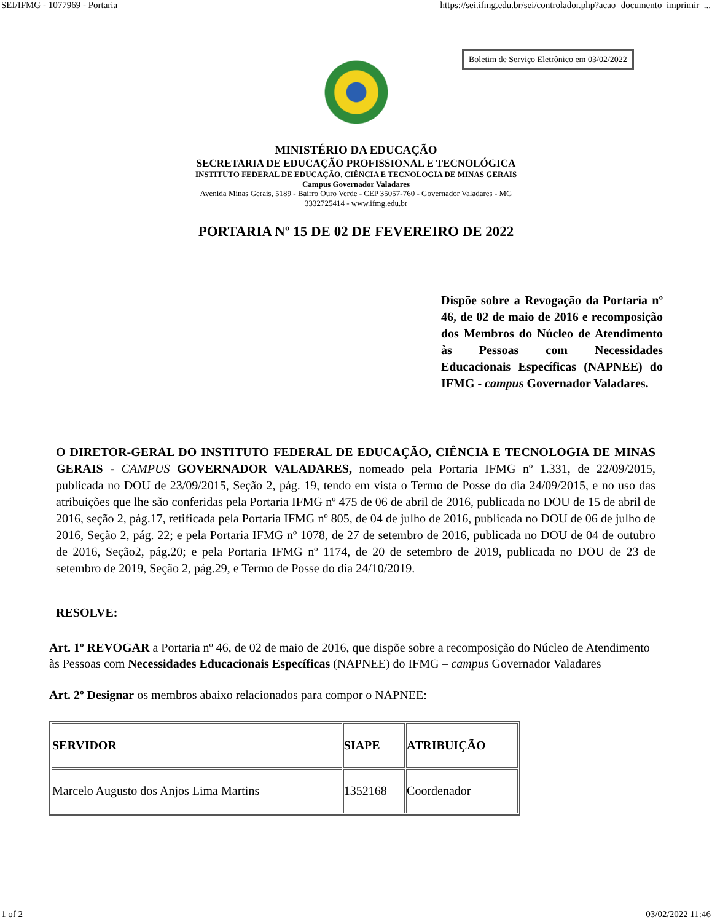SEI/IFMG - 1077969 - Portaria https://sei.ifmg.edu.br/sei/controlador.php?acao=documento_imprimir_...
Boletim de Serviço Eletrônico em 03/02/2022
MINISTÉRIO DA EDUCAÇÃO
SECRETARIA DE EDUCAÇÃO PROFISSIONAL E TECNOLÓGICA
INSTITUTO FEDERAL DE EDUCAÇÃO, CIÊNCIA E TECNOLOGIA DE MINAS GERAIS
Campus Governador Valadares
Avenida Minas Gerais, 5189 - Bairro Ouro Verde - CEP 35057-760 - Governador Valadares - MG
3332725414 - www.ifmg.edu.br
PORTARIA Nº 15 DE 02 DE FEVEREIRO DE 2022
Dispõe sobre a Revogação da Portaria nº 46, de 02 de maio de 2016 e recomposição dos Membros do Núcleo de Atendimento às Pessoas com Necessidades Educacionais Específicas (NAPNEE) do IFMG - campus Governador Valadares.
O DIRETOR-GERAL DO INSTITUTO FEDERAL DE EDUCAÇÃO, CIÊNCIA E TECNOLOGIA DE MINAS GERAIS - CAMPUS GOVERNADOR VALADARES, nomeado pela Portaria IFMG nº 1.331, de 22/09/2015, publicada no DOU de 23/09/2015, Seção 2, pág. 19, tendo em vista o Termo de Posse do dia 24/09/2015, e no uso das atribuições que lhe são conferidas pela Portaria IFMG nº 475 de 06 de abril de 2016, publicada no DOU de 15 de abril de 2016, seção 2, pág.17, retificada pela Portaria IFMG nº 805, de 04 de julho de 2016, publicada no DOU de 06 de julho de 2016, Seção 2, pág. 22; e pela Portaria IFMG nº 1078, de 27 de setembro de 2016, publicada no DOU de 04 de outubro de 2016, Seção2, pág.20; e pela Portaria IFMG nº 1174, de 20 de setembro de 2019, publicada no DOU de 23 de setembro de 2019, Seção 2, pág.29, e Termo de Posse do dia 24/10/2019.
RESOLVE:
Art. 1º REVOGAR a Portaria nº 46, de 02 de maio de 2016, que dispõe sobre a recomposição do Núcleo de Atendimento às Pessoas com Necessidades Educacionais Específicas (NAPNEE) do IFMG – campus Governador Valadares
Art. 2º Designar os membros abaixo relacionados para compor o NAPNEE:
| SERVIDOR | SIAPE | ATRIBUIÇÃO |
| --- | --- | --- |
| Marcelo Augusto dos Anjos Lima Martins | 1352168 | Coordenador |
1 of 2 03/02/2022 11:46